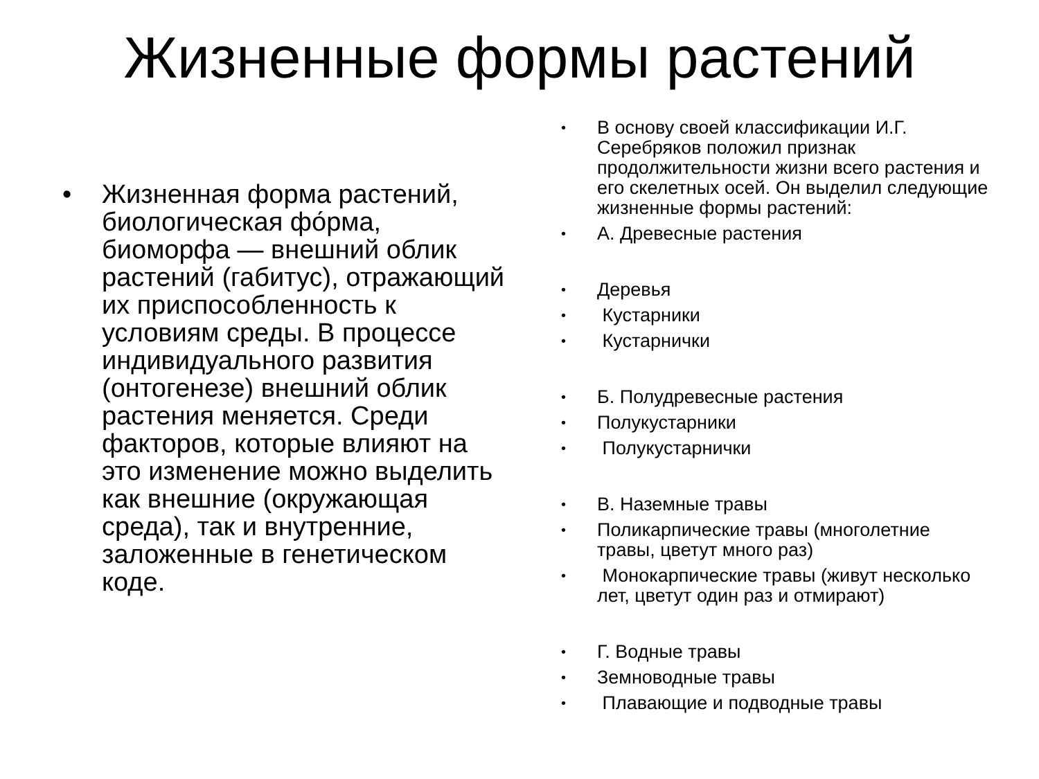Жизненные формы растений
• Жизненная форма растений, биологическая фо́рма, биоморфа — внешний облик растений (габитус), отражающий их приспособленность к условиям среды. В процессе индивидуального развития (онтогенезе) внешний облик растения меняется. Среди факторов, которые влияют на это изменение можно выделить как внешние (окружающая среда), так и внутренние, заложенные в генетическом коде.
• В основу своей классификации И.Г. Серебряков положил признак продолжительности жизни всего растения и его скелетных осей. Он выделил следующие жизненные формы растений:
• А. Древесные растения
• Деревья
• Кустарники
• Кустарнички
• Б. Полудревесные растения
• Полукустарники
• Полукустарнички
• В. Наземные травы
• Поликарпические травы (многолетние травы, цветут много раз)
• Монокарпические травы (живут несколько лет, цветут один раз и отмирают)
• Г. Водные травы
• Земноводные травы
• Плавающие и подводные травы